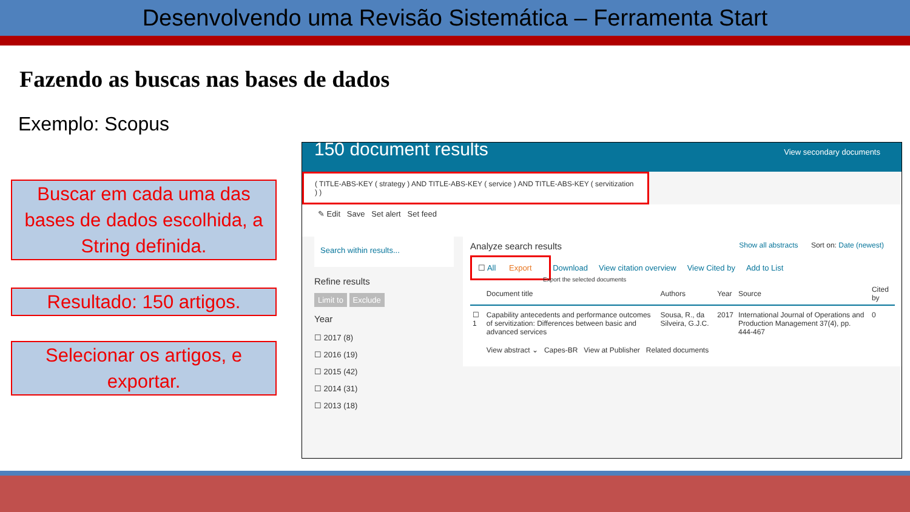Desenvolvendo uma Revisão Sistemática – Ferramenta Start
Fazendo as buscas nas bases de dados
Exemplo: Scopus
Buscar em cada uma das bases de dados escolhida, a String definida.
Resultado: 150 artigos.
Selecionar os artigos, e exportar.
150 document results View secondary documents
( TITLE-ABS-KEY ( strategy ) AND TITLE-ABS-KEY ( service ) AND TITLE-ABS-KEY ( servitization ) )
✎ Edit Save Set alert Set feed
Search within results...
Refine results
Limit to Exclude
Year
☐ 2017 (8)
☐ 2016 (19)
☐ 2015 (42)
☐ 2014 (31)
☐ 2013 (18)
Analyze search results Show all abstracts Sort on: Date (newest)
☐ All Export Download View citation overview View Cited by Add to List
Export the selected documents
| | Document title | Authors | Year | Source | Cited by |
| --- | --- | --- | --- | --- | --- |
| ☐ 1 | Capability antecedents and performance outcomes of servitization: Differences between basic and advanced services | Sousa, R., da Silveira, G.J.C. | 2017 | International Journal of Operations and Production Management 37(4), pp. 444-467 | 0 |
| | View abstract ⌄ Capes-BR View at Publisher Related documents | | | | |